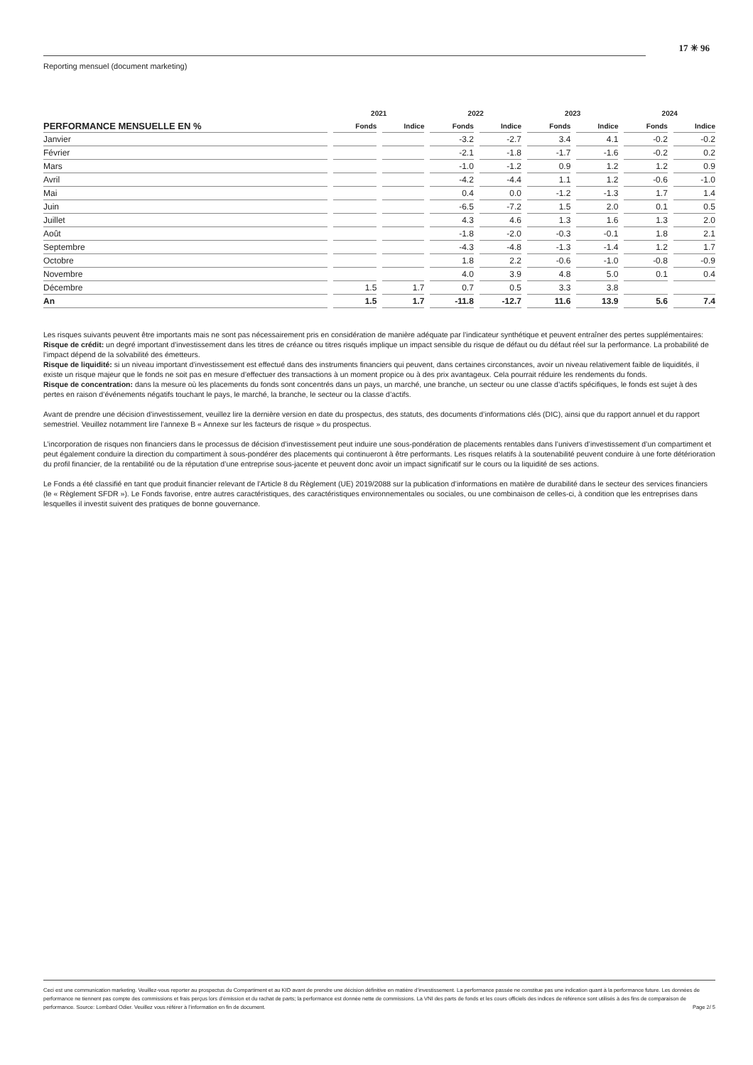17 ✳ 96
Reporting mensuel (document marketing)
| | 2021 | | 2022 | | 2023 | | 2024 | |
| --- | --- | --- | --- | --- | --- | --- | --- | --- |
| PERFORMANCE MENSUELLE EN % | Fonds | Indice | Fonds | Indice | Fonds | Indice | Fonds | Indice |
| Janvier | | | -3.2 | -2.7 | 3.4 | 4.1 | -0.2 | -0.2 |
| Février | | | -2.1 | -1.8 | -1.7 | -1.6 | -0.2 | 0.2 |
| Mars | | | -1.0 | -1.2 | 0.9 | 1.2 | 1.2 | 0.9 |
| Avril | | | -4.2 | -4.4 | 1.1 | 1.2 | -0.6 | -1.0 |
| Mai | | | 0.4 | 0.0 | -1.2 | -1.3 | 1.7 | 1.4 |
| Juin | | | -6.5 | -7.2 | 1.5 | 2.0 | 0.1 | 0.5 |
| Juillet | | | 4.3 | 4.6 | 1.3 | 1.6 | 1.3 | 2.0 |
| Août | | | -1.8 | -2.0 | -0.3 | -0.1 | 1.8 | 2.1 |
| Septembre | | | -4.3 | -4.8 | -1.3 | -1.4 | 1.2 | 1.7 |
| Octobre | | | 1.8 | 2.2 | -0.6 | -1.0 | -0.8 | -0.9 |
| Novembre | | | 4.0 | 3.9 | 4.8 | 5.0 | 0.1 | 0.4 |
| Décembre | 1.5 | 1.7 | 0.7 | 0.5 | 3.3 | 3.8 | | |
| An | 1.5 | 1.7 | -11.8 | -12.7 | 11.6 | 13.9 | 5.6 | 7.4 |
Les risques suivants peuvent être importants mais ne sont pas nécessairement pris en considération de manière adéquate par l’indicateur synthétique et peuvent entraîner des pertes supplémentaires:
Risque de crédit: un degré important d’investissement dans les titres de créance ou titres risqués implique un impact sensible du risque de défaut ou du défaut réel sur la performance. La probabilité de l’impact dépend de la solvabilité des émetteurs.
Risque de liquidité: si un niveau important d’investissement est effectué dans des instruments financiers qui peuvent, dans certaines circonstances, avoir un niveau relativement faible de liquidités, il existe un risque majeur que le fonds ne soit pas en mesure d’effectuer des transactions à un moment propice ou à des prix avantageux. Cela pourrait réduire les rendements du fonds.
Risque de concentration: dans la mesure où les placements du fonds sont concentrés dans un pays, un marché, une branche, un secteur ou une classe d’actifs spécifiques, le fonds est sujet à des pertes en raison d’événements négatifs touchant le pays, le marché, la branche, le secteur ou la classe d’actifs.
Avant de prendre une décision d’investissement, veuillez lire la dernière version en date du prospectus, des statuts, des documents d’informations clés (DIC), ainsi que du rapport annuel et du rapport semestriel. Veuillez notamment lire l’annexe B « Annexe sur les facteurs de risque » du prospectus.
L’incorporation de risques non financiers dans le processus de décision d’investissement peut induire une sous-pondération de placements rentables dans l’univers d’investissement d’un compartiment et peut également conduire la direction du compartiment à sous-pondérer des placements qui continueront à être performants. Les risques relatifs à la soutenabilité peuvent conduire à une forte détérioration du profil financier, de la rentabilité ou de la réputation d’une entreprise sous-jacente et peuvent donc avoir un impact significatif sur le cours ou la liquidité de ses actions.
Le Fonds a été classifié en tant que produit financier relevant de l’Article 8 du Règlement (UE) 2019/2088 sur la publication d’informations en matière de durabilité dans le secteur des services financiers (le « Règlement SFDR »). Le Fonds favorise, entre autres caractéristiques, des caractéristiques environnementales ou sociales, ou une combinaison de celles-ci, à condition que les entreprises dans lesquelles il investit suivent des pratiques de bonne gouvernance.
Ceci est une communication marketing. Veuillez-vous reporter au prospectus du Compartiment et au KID avant de prendre une décision définitive en matière d’investissement. La performance passée ne constitue pas une indication quant à la performance future. Les données de performance ne tiennent pas compte des commissions et frais perçus lors d’émission et du rachat de parts; la performance est donnée nette de commissions. La VNI des parts de fonds et les cours officiels des indices de référence sont utilisés à des fins de comparaison de performance. Source: Lombard Odier. Veuillez vous référer à l’information en fin de document. Page 2/ 5